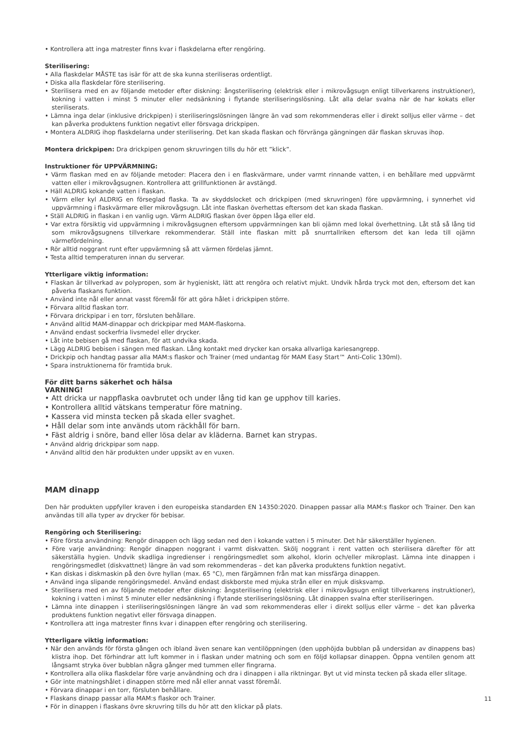• Kontrollera att inga matrester finns kvar i flaskdelarna efter rengöring.
Sterilisering:
• Alla flaskdelar MÅSTE tas isär för att de ska kunna steriliseras ordentligt.
• Diska alla flaskdelar före sterilisering.
• Sterilisera med en av följande metoder efter diskning: ångsterilisering (elektrisk eller i mikrovågsugn enligt tillverkarens instruktioner), kokning i vatten i minst 5 minuter eller nedsänkning i flytande steriliseringslösning. Låt alla delar svalna när de har kokats eller steriliserats.
• Lämna inga delar (inklusive drickpipen) i steriliseringslösningen längre än vad som rekommenderas eller i direkt solljus eller värme – det kan påverka produktens funktion negativt eller försvaga drickpipen.
• Montera ALDRIG ihop flaskdelarna under sterilisering. Det kan skada flaskan och förvränga gängningen där flaskan skruvas ihop.
Montera drickpipen: Dra drickpipen genom skruvringen tills du hör ett ”klick”.
Instruktioner för UPPVÄRMNING:
• Värm flaskan med en av följande metoder: Placera den i en flaskvärmare, under varmt rinnande vatten, i en behållare med uppvärmt vatten eller i mikrovågsugnen. Kontrollera att grillfunktionen är avstängd.
• Häll ALDRIG kokande vatten i flaskan.
• Värm eller kyl ALDRIG en förseglad flaska. Ta av skyddslocket och drickpipen (med skruvringen) före uppvärmning, i synnerhet vid uppvärmning i flaskvärmare eller mikrovågsugn. Låt inte flaskan överhettas eftersom det kan skada flaskan.
• Ställ ALDRIG in flaskan i en vanlig ugn. Värm ALDRIG flaskan över öppen låga eller eld.
• Var extra försiktig vid uppvärmning i mikrovågsugnen eftersom uppvärmningen kan bli ojämn med lokal överhettning. Låt stå så lång tid som mikrovågsugnens tillverkare rekommenderar. Ställ inte flaskan mitt på snurrtallriken eftersom det kan leda till ojämn värmefördelning.
• Rör alltid noggrant runt efter uppvärmning så att värmen fördelas jämnt.
• Testa alltid temperaturen innan du serverar.
Ytterligare viktig information:
• Flaskan är tillverkad av polypropen, som är hygieniskt, lätt att rengöra och relativt mjukt. Undvik hårda tryck mot den, eftersom det kan påverka flaskans funktion.
• Använd inte nål eller annat vasst föremål för att göra hålet i drickpipen större.
• Förvara alltid flaskan torr.
• Förvara drickpipar i en torr, försluten behållare.
• Använd alltid MAM-dinappar och drickpipar med MAM-flaskorna.
• Använd endast sockerfria livsmedel eller drycker.
• Låt inte bebisen gå med flaskan, för att undvika skada.
• Lägg ALDRIG bebisen i sängen med flaskan. Lång kontakt med drycker kan orsaka allvarliga kariesangrepp.
• Drickpip och handtag passar alla MAM:s flaskor och Trainer (med undantag för MAM Easy Start™ Anti-Colic 130ml).
• Spara instruktionerna för framtida bruk.
För ditt barns säkerhet och hälsa
VARNING!
• Att dricka ur nappflaska oavbrutet och under lång tid kan ge upphov till karies.
• Kontrollera alltid vätskans temperatur före matning.
• Kassera vid minsta tecken på skada eller svaghet.
• Håll delar som inte används utom räckhåll för barn.
• Fäst aldrig i snöre, band eller lösa delar av kläderna. Barnet kan strypas.
• Använd aldrig drickpipar som napp.
• Använd alltid den här produkten under uppsikt av en vuxen.
MAM dinapp
Den här produkten uppfyller kraven i den europeiska standarden EN 14350:2020. Dinappen passar alla MAM:s flaskor och Trainer. Den kan användas till alla typer av drycker för bebisar.
Rengöring och Sterilisering:
• Före första användning: Rengör dinappen och lägg sedan ned den i kokande vatten i 5 minuter. Det här säkerställer hygienen.
• Före varje användning: Rengör dinappen noggrant i varmt diskvatten. Skölj noggrant i rent vatten och sterilisera därefter för att säkerställa hygien. Undvik skadliga ingredienser i rengöringsmedlet som alkohol, klorin och/eller mikroplast. Lämna inte dinappen i rengöringsmedlet (diskvattnet) längre än vad som rekommenderas – det kan påverka produktens funktion negativt.
• Kan diskas i diskmaskin på den övre hyllan (max. 65 °C), men färgämnen från mat kan missfärga dinappen.
• Använd inga slipande rengöringsmedel. Använd endast diskborste med mjuka strån eller en mjuk disksvamp.
• Sterilisera med en av följande metoder efter diskning: ångsterilisering (elektrisk eller i mikrovågsugn enligt tillverkarens instruktioner), kokning i vatten i minst 5 minuter eller nedsänkning i flytande steriliseringslösning. Låt dinappen svalna efter steriliseringen.
• Lämna inte dinappen i steriliseringslösningen längre än vad som rekommenderas eller i direkt solljus eller värme – det kan påverka produktens funktion negativt eller försvaga dinappen.
• Kontrollera att inga matrester finns kvar i dinappen efter rengöring och sterilisering.
Ytterligare viktig information:
• När den används för första gången och ibland även senare kan ventilöppningen (den upphöjda bubblan på undersidan av dinappens bas) klistra ihop. Det förhindrar att luft kommer in i flaskan under matning och som en följd kollapsar dinappen. Öppna ventilen genom att långsamt stryka över bubblan några gånger med tummen eller fingrarna.
• Kontrollera alla olika flaskdelar före varje användning och dra i dinappen i alla riktningar. Byt ut vid minsta tecken på skada eller slitage.
• Gör inte matningshålet i dinappen större med nål eller annat vasst föremål.
• Förvara dinappar i en torr, försluten behållare.
• Flaskans dinapp passar alla MAM:s flaskor och Trainer.
• För in dinappen i flaskans övre skruvring tills du hör att den klickar på plats.
11